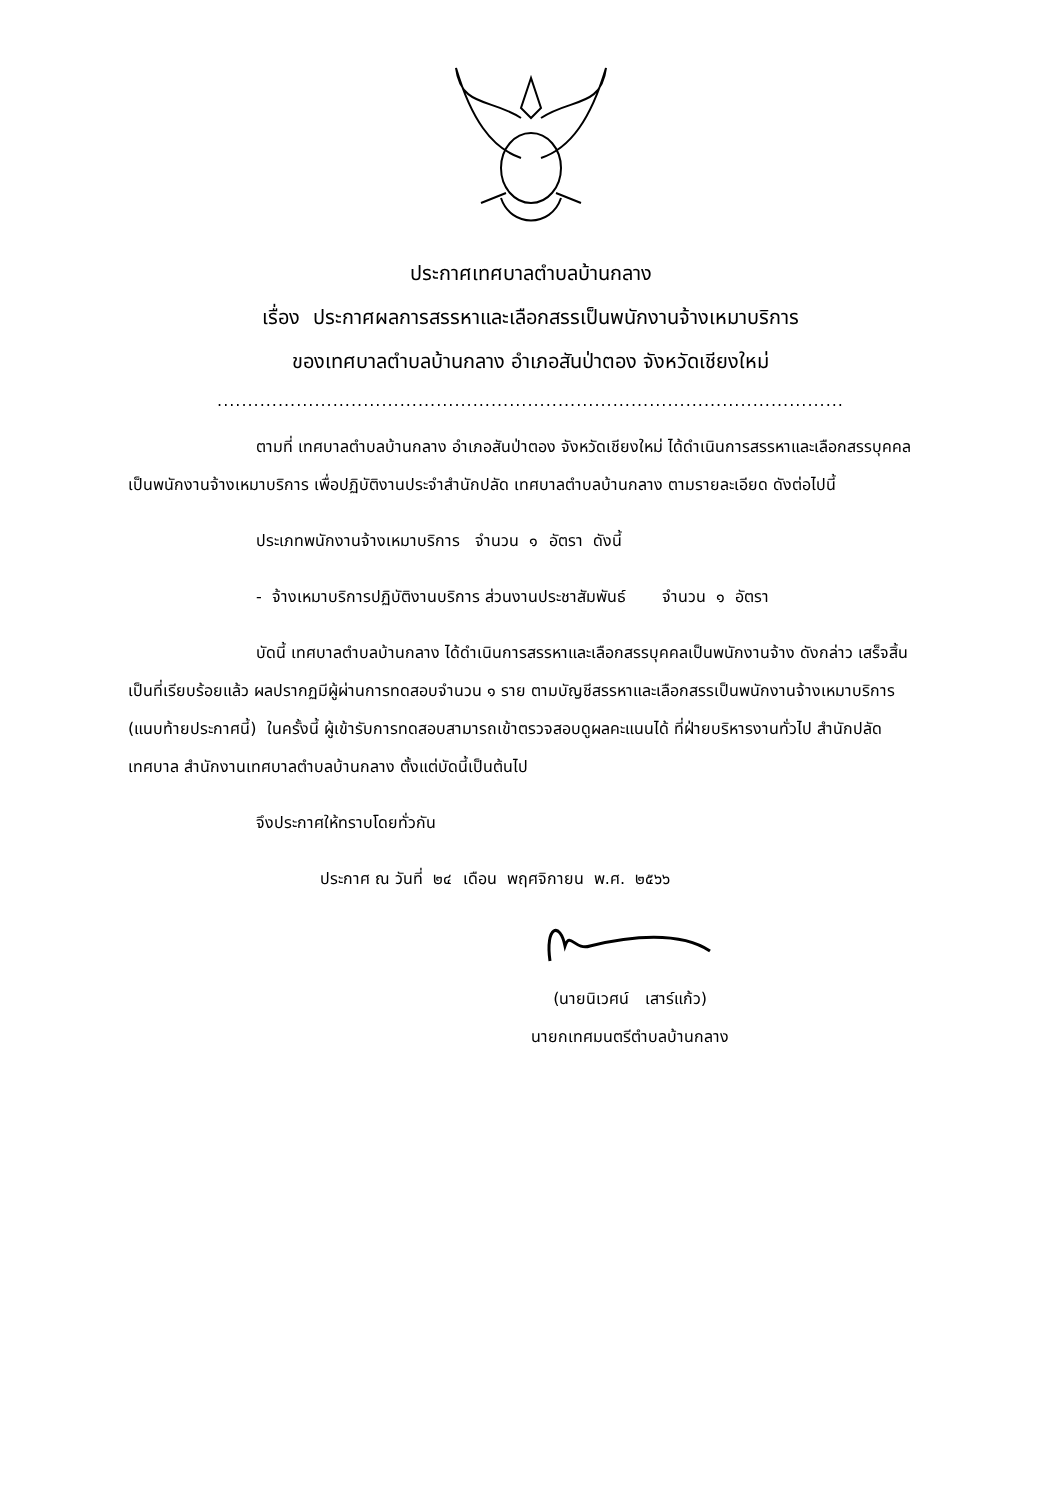ประกาศเทศบาลตำบลบ้านกลาง
เรื่อง ประกาศผลการสรรหาและเลือกสรรเป็นพนักงานจ้างเหมาบริการ
ของเทศบาลตำบลบ้านกลาง อำเภอสันป่าตอง จังหวัดเชียงใหม่
.......................................................................................................
ตามที่ เทศบาลตำบลบ้านกลาง อำเภอสันป่าตอง จังหวัดเชียงใหม่ ได้ดำเนินการสรรหาและเลือกสรรบุคคลเป็นพนักงานจ้างเหมาบริการ เพื่อปฏิบัติงานประจำสำนักปลัด เทศบาลตำบลบ้านกลาง ตามรายละเอียด ดังต่อไปนี้
ประเภทพนักงานจ้างเหมาบริการ จำนวน ๑ อัตรา ดังนี้
- จ้างเหมาบริการปฏิบัติงานบริการ ส่วนงานประชาสัมพันธ์ จำนวน ๑ อัตรา
บัดนี้ เทศบาลตำบลบ้านกลาง ได้ดำเนินการสรรหาและเลือกสรรบุคคลเป็นพนักงานจ้าง ดังกล่าว เสร็จสิ้นเป็นที่เรียบร้อยแล้ว ผลปรากฏมีผู้ผ่านการทดสอบจำนวน ๑ ราย ตามบัญชีสรรหาและเลือกสรรเป็นพนักงานจ้างเหมาบริการ (แนบท้ายประกาศนี้) ในครั้งนี้ ผู้เข้ารับการทดสอบสามารถเข้าตรวจสอบดูผลคะแนนได้ ที่ฝ่ายบริหารงานทั่วไป สำนักปลัดเทศบาล สำนักงานเทศบาลตำบลบ้านกลาง ตั้งแต่บัดนี้เป็นต้นไป
จึงประกาศให้ทราบโดยทั่วกัน
ประกาศ ณ วันที่ ๒๔ เดือน พฤศจิกายน พ.ศ. ๒๕๖๖
(นายนิเวศน์ เสาร์แก้ว)
นายกเทศมนตรีตำบลบ้านกลาง